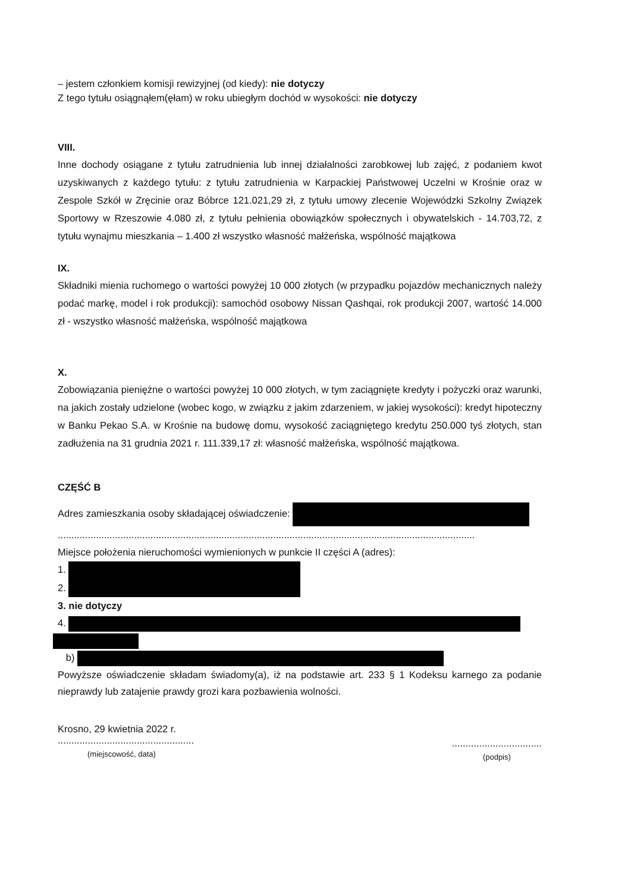– jestem członkiem komisji rewizyjnej (od kiedy): nie dotyczy
Z tego tytułu osiągnąłem(ęłam) w roku ubiegłym dochód w wysokości: nie dotyczy
VIII.
Inne dochody osiągane z tytułu zatrudnienia lub innej działalności zarobkowej lub zajęć, z podaniem kwot uzyskiwanych z każdego tytułu: z tytułu zatrudnienia w Karpackiej Państwowej Uczelni w Krośnie oraz w Zespole Szkół w Zręcinie oraz Bóbrce 121.021,29 zł, z tytułu umowy zlecenie Wojewódzki Szkolny Związek Sportowy w Rzeszowie 4.080 zł, z tytułu pełnienia obowiązków społecznych i obywatelskich - 14.703,72, z tytułu wynajmu mieszkania – 1.400 zł wszystko własność małżeńska, wspólność majątkowa
IX.
Składniki mienia ruchomego o wartości powyżej 10 000 złotych (w przypadku pojazdów mechanicznych należy podać markę, model i rok produkcji): samochód osobowy Nissan Qashqai, rok produkcji 2007, wartość 14.000 zł - wszystko własność małżeńska, wspólność majątkowa
X.
Zobowiązania pieniężne o wartości powyżej 10 000 złotych, w tym zaciągnięte kredyty i pożyczki oraz warunki, na jakich zostały udzielone (wobec kogo, w związku z jakim zdarzeniem, w jakiej wysokości): kredyt hipoteczny w Banku Pekao S.A. w Krośnie na budowę domu, wysokość zaciągniętego kredytu 250.000 tyś złotych, stan zadłużenia na 31 grudnia 2021 r. 111.339,17 zł: własność małżeńska, wspólność majątkowa.
CZĘŚĆ B
Adres zamieszkania osoby składającej oświadczenie:
.........................................................................................................................................................
Miejsce położenia nieruchomości wymienionych w punkcie II części A (adres):
1.
2.
3. nie dotyczy
4.
b)
Powyższe oświadczenie składam świadomy(a), iż na podstawie art. 233 § 1 Kodeksu karnego za podanie nieprawdy lub zatajenie prawdy grozi kara pozbawienia wolności.
Krosno, 29 kwietnia 2022 r.
..................................................
(miejscowość, data)
.................................
(podpis)